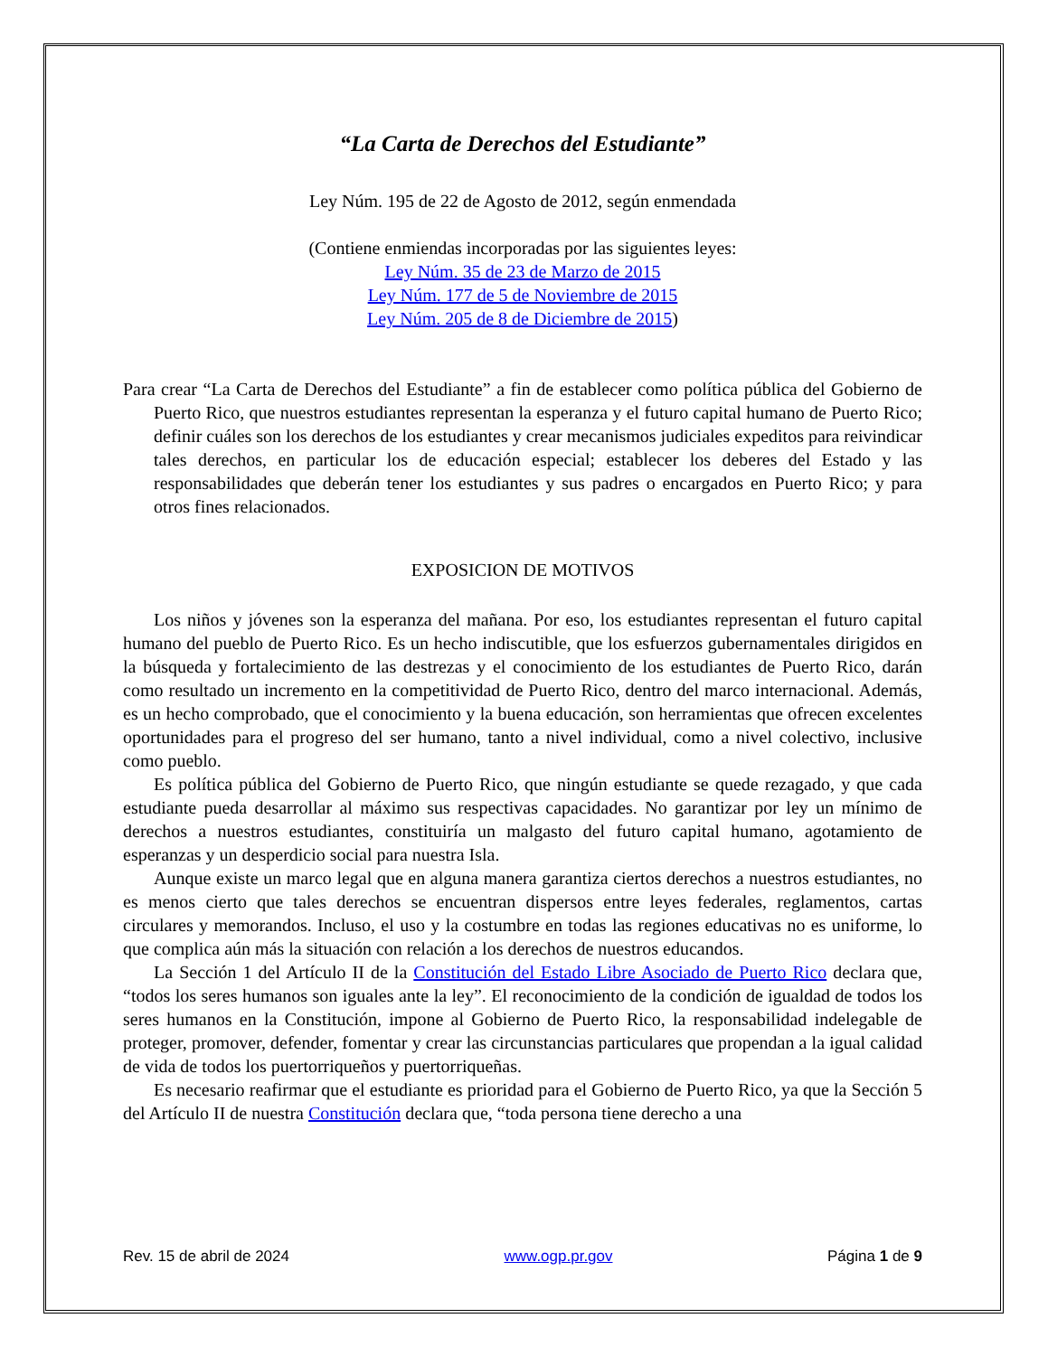“La Carta de Derechos del Estudiante”
Ley Núm. 195 de 22 de Agosto de 2012, según enmendada
(Contiene enmiendas incorporadas por las siguientes leyes:
Ley Núm. 35 de 23 de Marzo de 2015
Ley Núm. 177 de 5 de Noviembre de 2015
Ley Núm. 205 de 8 de Diciembre de 2015)
Para crear “La Carta de Derechos del Estudiante” a fin de establecer como política pública del Gobierno de Puerto Rico, que nuestros estudiantes representan la esperanza y el futuro capital humano de Puerto Rico; definir cuáles son los derechos de los estudiantes y crear mecanismos judiciales expeditos para reivindicar tales derechos, en particular los de educación especial; establecer los deberes del Estado y las responsabilidades que deberán tener los estudiantes y sus padres o encargados en Puerto Rico; y para otros fines relacionados.
EXPOSICION DE MOTIVOS
Los niños y jóvenes son la esperanza del mañana. Por eso, los estudiantes representan el futuro capital humano del pueblo de Puerto Rico. Es un hecho indiscutible, que los esfuerzos gubernamentales dirigidos en la búsqueda y fortalecimiento de las destrezas y el conocimiento de los estudiantes de Puerto Rico, darán como resultado un incremento en la competitividad de Puerto Rico, dentro del marco internacional. Además, es un hecho comprobado, que el conocimiento y la buena educación, son herramientas que ofrecen excelentes oportunidades para el progreso del ser humano, tanto a nivel individual, como a nivel colectivo, inclusive como pueblo.
Es política pública del Gobierno de Puerto Rico, que ningún estudiante se quede rezagado, y que cada estudiante pueda desarrollar al máximo sus respectivas capacidades. No garantizar por ley un mínimo de derechos a nuestros estudiantes, constituiría un malgasto del futuro capital humano, agotamiento de esperanzas y un desperdicio social para nuestra Isla.
Aunque existe un marco legal que en alguna manera garantiza ciertos derechos a nuestros estudiantes, no es menos cierto que tales derechos se encuentran dispersos entre leyes federales, reglamentos, cartas circulares y memorandos. Incluso, el uso y la costumbre en todas las regiones educativas no es uniforme, lo que complica aún más la situación con relación a los derechos de nuestros educandos.
La Sección 1 del Artículo II de la Constitución del Estado Libre Asociado de Puerto Rico declara que, “todos los seres humanos son iguales ante la ley”. El reconocimiento de la condición de igualdad de todos los seres humanos en la Constitución, impone al Gobierno de Puerto Rico, la responsabilidad indelegable de proteger, promover, defender, fomentar y crear las circunstancias particulares que propendan a la igual calidad de vida de todos los puertorriqueños y puertorriqueñas.
Es necesario reafirmar que el estudiante es prioridad para el Gobierno de Puerto Rico, ya que la Sección 5 del Artículo II de nuestra Constitución declara que, “toda persona tiene derecho a una
Rev. 15 de abril de 2024 www.ogp.pr.gov Página 1 de 9